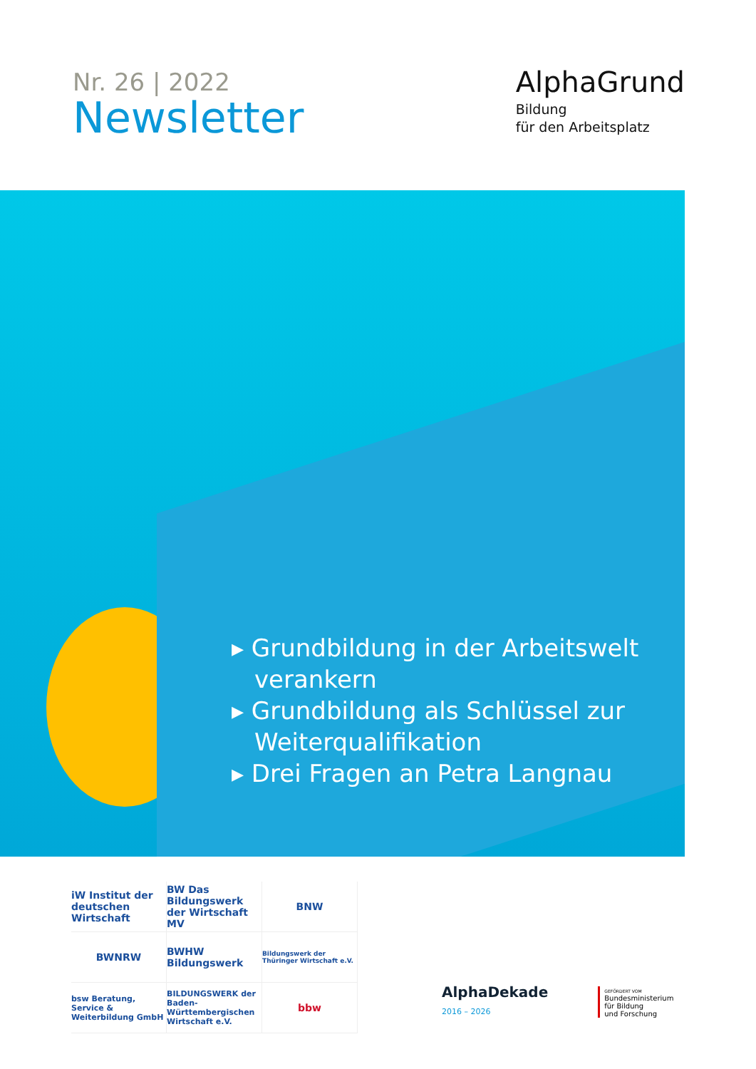Nr. 26 | 2022
Newsletter
AlphaGrund
Bildung
für den Arbeitsplatz
▸ Grundbildung in der Arbeitswelt verankern
▸ Grundbildung als Schlüssel zur Weiterqualifikation
▸ Drei Fragen an Petra Langnau
iW Institut der deutschen Wirtschaft
BW Das Bildungswerk der Wirtschaft MV
BNW
BWNRW
BWHW Bildungswerk
Bildungswerk der Thüringer Wirtschaft e.V.
bsw Beratung, Service & Weiterbildung GmbH
BILDUNGSWERK der Baden-Württembergischen Wirtschaft e.V.
bbw
AlphaDekade
2016 – 2026
GEFÖRDERT VOM
Bundesministerium
für Bildung
und Forschung